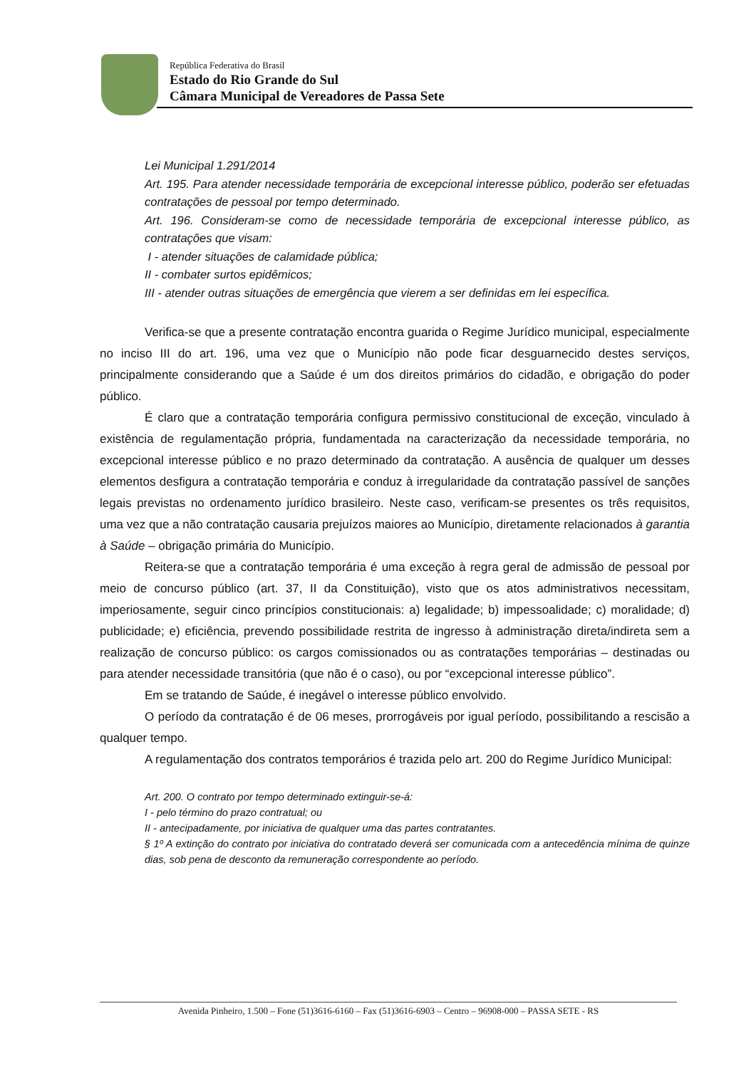República Federativa do Brasil
Estado do Rio Grande do Sul
Câmara Municipal de Vereadores de Passa Sete
Lei Municipal 1.291/2014
Art. 195. Para atender necessidade temporária de excepcional interesse público, poderão ser efetuadas contratações de pessoal por tempo determinado.
Art. 196. Consideram-se como de necessidade temporária de excepcional interesse público, as contratações que visam:
I - atender situações de calamidade pública;
II - combater surtos epidêmicos;
III - atender outras situações de emergência que vierem a ser definidas em lei específica.
Verifica-se que a presente contratação encontra guarida o Regime Jurídico municipal, especialmente no inciso III do art. 196, uma vez que o Município não pode ficar desguarnecido destes serviços, principalmente considerando que a Saúde é um dos direitos primários do cidadão, e obrigação do poder público.
É claro que a contratação temporária configura permissivo constitucional de exceção, vinculado à existência de regulamentação própria, fundamentada na caracterização da necessidade temporária, no excepcional interesse público e no prazo determinado da contratação. A ausência de qualquer um desses elementos desfigura a contratação temporária e conduz à irregularidade da contratação passível de sanções legais previstas no ordenamento jurídico brasileiro. Neste caso, verificam-se presentes os três requisitos, uma vez que a não contratação causaria prejuízos maiores ao Município, diretamente relacionados à garantia à Saúde – obrigação primária do Município.
Reitera-se que a contratação temporária é uma exceção à regra geral de admissão de pessoal por meio de concurso público (art. 37, II da Constituição), visto que os atos administrativos necessitam, imperiosamente, seguir cinco princípios constitucionais: a) legalidade; b) impessoalidade; c) moralidade; d) publicidade; e) eficiência, prevendo possibilidade restrita de ingresso à administração direta/indireta sem a realização de concurso público: os cargos comissionados ou as contratações temporárias – destinadas ou para atender necessidade transitória (que não é o caso), ou por “excepcional interesse público”.
Em se tratando de Saúde, é inegável o interesse público envolvido.
O período da contratação é de 06 meses, prorrogáveis por igual período, possibilitando a rescisão a qualquer tempo.
A regulamentação dos contratos temporários é trazida pelo art. 200 do Regime Jurídico Municipal:
Art. 200. O contrato por tempo determinado extinguir-se-á:
I - pelo término do prazo contratual; ou
II - antecipadamente, por iniciativa de qualquer uma das partes contratantes.
§ 1º A extinção do contrato por iniciativa do contratado deverá ser comunicada com a antecedência mínima de quinze dias, sob pena de desconto da remuneração correspondente ao período.
Avenida Pinheiro, 1.500 – Fone (51)3616-6160 – Fax (51)3616-6903 – Centro – 96908-000 – PASSA SETE - RS